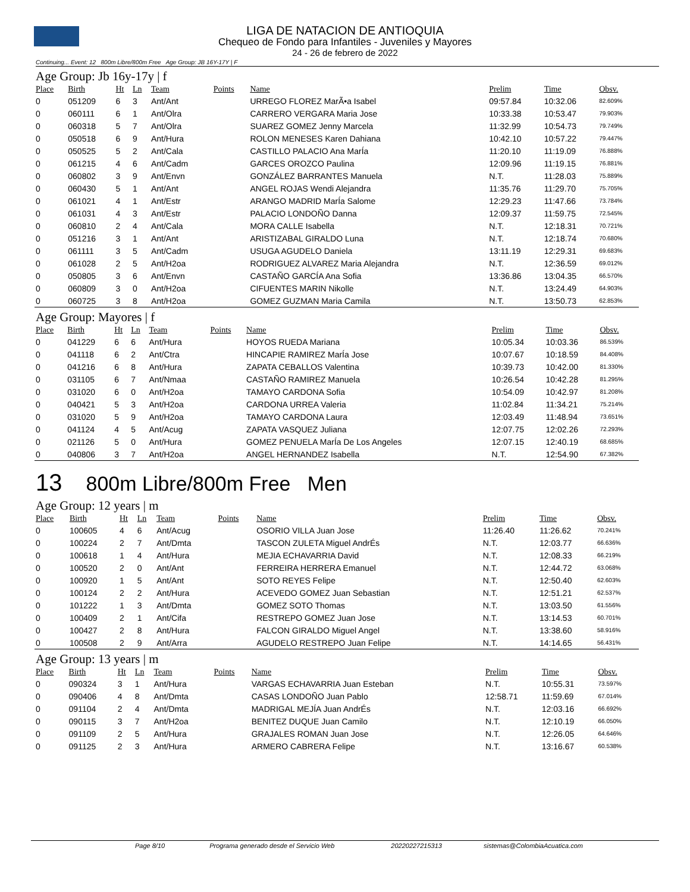LIGA DE NATACION DE ANTIOQUIA
Chequeo de Fondo para Infantiles - Juveniles y Mayores
24 - 26 de febrero de 2022
Continuing... Event: 12 800m Libre/800m Free Age Group: JB 16Y-17Y | F
Age Group: Jb 16y-17y | f
| Place | Birth | Ht | Ln | Team | Points | Name | Prelim | Time | Obsv. |
| --- | --- | --- | --- | --- | --- | --- | --- | --- | --- |
| 0 | 051209 | 6 | 3 | Ant/Ant | | URREGO FLOREZ MarÃ•a Isabel | 09:57.84 | 10:32.06 | 82.609% |
| 0 | 060111 | 6 | 1 | Ant/Olra | | CARRERO VERGARA Maria Jose | 10:33.38 | 10:53.47 | 79.903% |
| 0 | 060318 | 5 | 7 | Ant/Olra | | SUAREZ GOMEZ Jenny Marcela | 11:32.99 | 10:54.73 | 79.749% |
| 0 | 050518 | 6 | 9 | Ant/Hura | | ROLON MENESES Karen Dahiana | 10:42.10 | 10:57.22 | 79.447% |
| 0 | 050525 | 5 | 2 | Ant/Cala | | CASTILLO PALACIO Ana MarÍa | 11:20.10 | 11:19.09 | 76.888% |
| 0 | 061215 | 4 | 6 | Ant/Cadm | | GARCES OROZCO Paulina | 12:09.96 | 11:19.15 | 76.881% |
| 0 | 060802 | 3 | 9 | Ant/Envn | | GONZÁLEZ BARRANTES Manuela | N.T. | 11:28.03 | 75.889% |
| 0 | 060430 | 5 | 1 | Ant/Ant | | ANGEL ROJAS Wendi Alejandra | 11:35.76 | 11:29.70 | 75.705% |
| 0 | 061021 | 4 | 1 | Ant/Estr | | ARANGO MADRID MarÍa Salome | 12:29.23 | 11:47.66 | 73.784% |
| 0 | 061031 | 4 | 3 | Ant/Estr | | PALACIO LONDOÑO Danna | 12:09.37 | 11:59.75 | 72.545% |
| 0 | 060810 | 2 | 4 | Ant/Cala | | MORA CALLE Isabella | N.T. | 12:18.31 | 70.721% |
| 0 | 051216 | 3 | 1 | Ant/Ant | | ARISTIZABAL GIRALDO Luna | N.T. | 12:18.74 | 70.680% |
| 0 | 061111 | 3 | 5 | Ant/Cadm | | USUGA AGUDELO Daniela | 13:11.19 | 12:29.31 | 69.683% |
| 0 | 061028 | 2 | 5 | Ant/H2oa | | RODRIGUEZ ALVAREZ Maria Alejandra | N.T. | 12:36.59 | 69.012% |
| 0 | 050805 | 3 | 6 | Ant/Envn | | CASTAÑO GARCÍA Ana Sofia | 13:36.86 | 13:04.35 | 66.570% |
| 0 | 060809 | 3 | 0 | Ant/H2oa | | CIFUENTES MARIN Nikolle | N.T. | 13:24.49 | 64.903% |
| 0 | 060725 | 3 | 8 | Ant/H2oa | | GOMEZ GUZMAN Maria Camila | N.T. | 13:50.73 | 62.853% |
Age Group: Mayores | f
| Place | Birth | Ht | Ln | Team | Points | Name | Prelim | Time | Obsv. |
| --- | --- | --- | --- | --- | --- | --- | --- | --- | --- |
| 0 | 041229 | 6 | 6 | Ant/Hura | | HOYOS RUEDA Mariana | 10:05.34 | 10:03.36 | 86.539% |
| 0 | 041118 | 6 | 2 | Ant/Ctra | | HINCAPIE RAMIREZ MarÍa Jose | 10:07.67 | 10:18.59 | 84.408% |
| 0 | 041216 | 6 | 8 | Ant/Hura | | ZAPATA CEBALLOS Valentina | 10:39.73 | 10:42.00 | 81.330% |
| 0 | 031105 | 6 | 7 | Ant/Nmaa | | CASTAÑO RAMIREZ Manuela | 10:26.54 | 10:42.28 | 81.295% |
| 0 | 031020 | 6 | 0 | Ant/H2oa | | TAMAYO CARDONA Sofia | 10:54.09 | 10:42.97 | 81.208% |
| 0 | 040421 | 5 | 3 | Ant/H2oa | | CARDONA URREA Valeria | 11:02.84 | 11:34.21 | 75.214% |
| 0 | 031020 | 5 | 9 | Ant/H2oa | | TAMAYO CARDONA Laura | 12:03.49 | 11:48.94 | 73.651% |
| 0 | 041124 | 4 | 5 | Ant/Acug | | ZAPATA VASQUEZ Juliana | 12:07.75 | 12:02.26 | 72.293% |
| 0 | 021126 | 5 | 0 | Ant/Hura | | GOMEZ PENUELA MarÍa De Los Angeles | 12:07.15 | 12:40.19 | 68.685% |
| 0 | 040806 | 3 | 7 | Ant/H2oa | | ANGEL HERNANDEZ Isabella | N.T. | 12:54.90 | 67.382% |
13 800m Libre/800m Free Men
Age Group: 12 years | m
| Place | Birth | Ht | Ln | Team | Points | Name | Prelim | Time | Obsv. |
| --- | --- | --- | --- | --- | --- | --- | --- | --- | --- |
| 0 | 100605 | 4 | 6 | Ant/Acug | | OSORIO VILLA Juan Jose | 11:26.40 | 11:26.62 | 70.241% |
| 0 | 100224 | 2 | 7 | Ant/Dmta | | TASCON ZULETA Miguel AndrÉs | N.T. | 12:03.77 | 66.636% |
| 0 | 100618 | 1 | 4 | Ant/Hura | | MEJIA ECHAVARRIA David | N.T. | 12:08.33 | 66.219% |
| 0 | 100520 | 2 | 0 | Ant/Ant | | FERREIRA HERRERA Emanuel | N.T. | 12:44.72 | 63.068% |
| 0 | 100920 | 1 | 5 | Ant/Ant | | SOTO REYES Felipe | N.T. | 12:50.40 | 62.603% |
| 0 | 100124 | 2 | 2 | Ant/Hura | | ACEVEDO GOMEZ Juan Sebastian | N.T. | 12:51.21 | 62.537% |
| 0 | 101222 | 1 | 3 | Ant/Dmta | | GOMEZ SOTO Thomas | N.T. | 13:03.50 | 61.556% |
| 0 | 100409 | 2 | 1 | Ant/Cifa | | RESTREPO GOMEZ Juan Jose | N.T. | 13:14.53 | 60.701% |
| 0 | 100427 | 2 | 8 | Ant/Hura | | FALCON GIRALDO Miguel Angel | N.T. | 13:38.60 | 58.916% |
| 0 | 100508 | 2 | 9 | Ant/Arra | | AGUDELO RESTREPO Juan Felipe | N.T. | 14:14.65 | 56.431% |
Age Group: 13 years | m
| Place | Birth | Ht | Ln | Team | Points | Name | Prelim | Time | Obsv. |
| --- | --- | --- | --- | --- | --- | --- | --- | --- | --- |
| 0 | 090324 | 3 | 1 | Ant/Hura | | VARGAS ECHAVARRIA Juan Esteban | N.T. | 10:55.31 | 73.597% |
| 0 | 090406 | 4 | 8 | Ant/Dmta | | CASAS LONDOÑO Juan Pablo | 12:58.71 | 11:59.69 | 67.014% |
| 0 | 091104 | 2 | 4 | Ant/Dmta | | MADRIGAL MEJÍA Juan AndrÉs | N.T. | 12:03.16 | 66.692% |
| 0 | 090115 | 3 | 7 | Ant/H2oa | | BENITEZ DUQUE Juan Camilo | N.T. | 12:10.19 | 66.050% |
| 0 | 091109 | 2 | 5 | Ant/Hura | | GRAJALES ROMAN Juan Jose | N.T. | 12:26.05 | 64.646% |
| 0 | 091125 | 2 | 3 | Ant/Hura | | ARMERO CABRERA Felipe | N.T. | 13:16.67 | 60.538% |
Page 8/10 Programa generado desde el Servicio Web 20220227215313 sistemas@ColombiaAcuatica.com